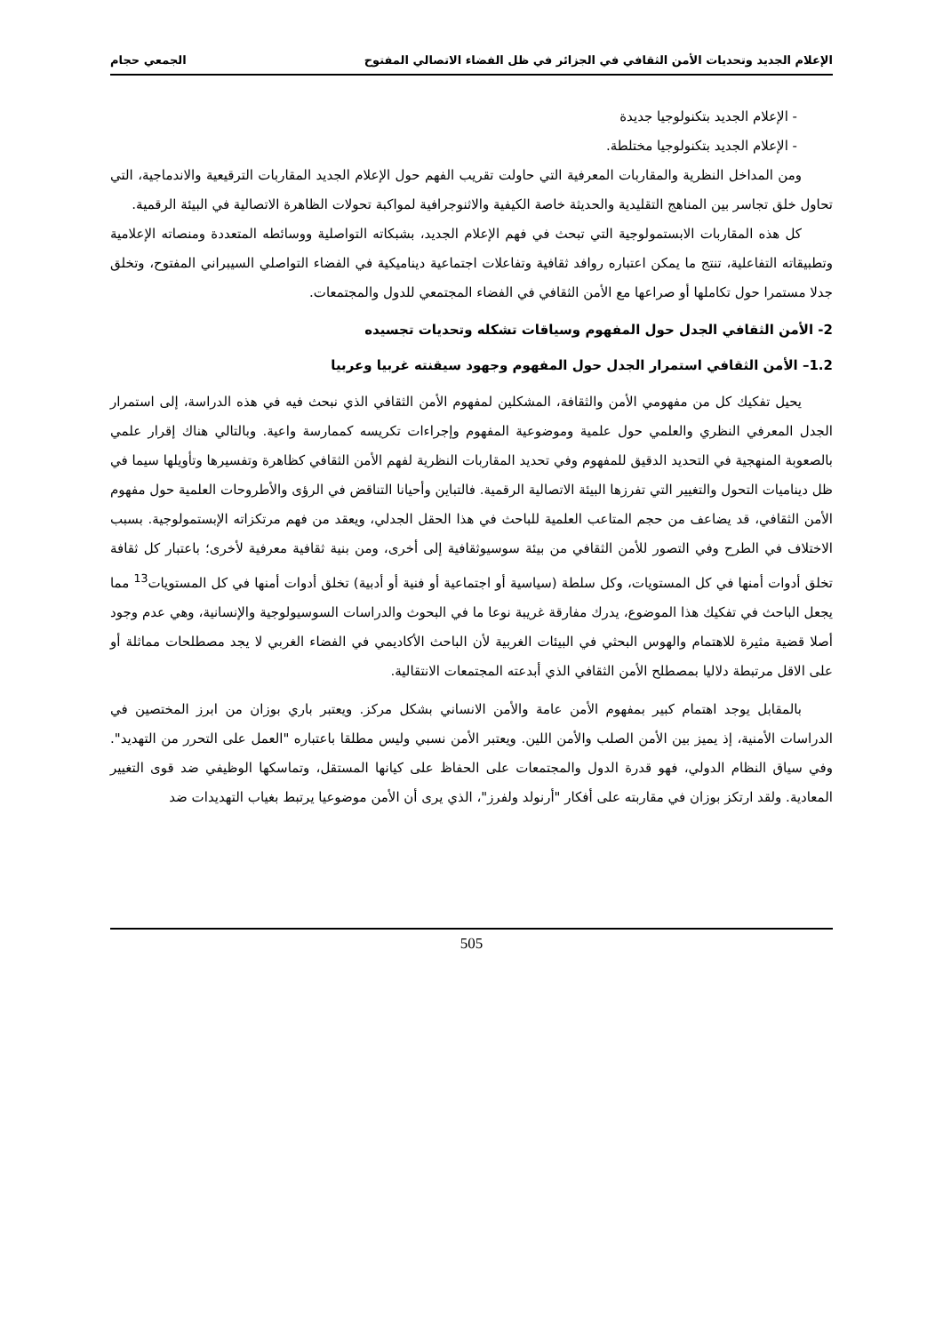الإعلام الجديد وتحديات الأمن الثقافي في الجزائر في ظل الفضاء الاتصالي المفتوح الجمعي حجام
- الإعلام الجديد بتكنولوجيا جديدة
- الإعلام الجديد بتكنولوجيا مختلطة.
ومن المداخل النظرية والمقاربات المعرفية التي حاولت تقريب الفهم حول الإعلام الجديد المقاربات الترقيعية والاندماجية، التي تحاول خلق تجاسر بين المناهج التقليدية والحديثة خاصة الكيفية والاثنوجرافية لمواكبة تحولات الظاهرة الاتصالية في البيئة الرقمية.
كل هذه المقاربات الابستمولوجية التي تبحث في فهم الإعلام الجديد، بشبكاته التواصلية ووسائطه المتعددة ومنصاته الإعلامية وتطبيقاته التفاعلية، تنتج ما يمكن اعتباره روافد ثقافية وتفاعلات اجتماعية ديناميكية في الفضاء التواصلي السيبراني المفتوح، وتخلق جدلا مستمرا حول تكاملها أو صراعها مع الأمن الثقافي في الفضاء المجتمعي للدول والمجتمعات.
2- الأمن الثقافي الجدل حول المفهوم وسياقات تشكله وتحديات تجسيده
1.2– الأمن الثقافي استمرار الجدل حول المفهوم وجهود سيقنته غربيا وعربيا
يحيل تفكيك كل من مفهومي الأمن والثقافة، المشكلين لمفهوم الأمن الثقافي الذي نبحث فيه في هذه الدراسة، إلى استمرار الجدل المعرفي النظري والعلمي حول علمية وموضوعية المفهوم وإجراءات تكريسه كممارسة واعية. وبالتالي هناك إقرار علمي بالصعوبة المنهجية في التحديد الدقيق للمفهوم وفي تحديد المقاربات النظرية لفهم الأمن الثقافي كظاهرة وتفسيرها وتأويلها سيما في ظل ديناميات التحول والتغيير التي تفرزها البيئة الاتصالية الرقمية. فالتباين وأحيانا التناقض في الرؤى والأطروحات العلمية حول مفهوم الأمن الثقافي، قد يضاعف من حجم المتاعب العلمية للباحث في هذا الحقل الجدلي، ويعقد من فهم مرتكزاته الإبستمولوجية. بسبب الاختلاف في الطرح وفي التصور للأمن الثقافي من بيئة سوسيوثقافية إلى أخرى، ومن بنية ثقافية معرفية لأخرى؛ باعتبار كل ثقافة تخلق أدوات أمنها في كل المستويات، وكل سلطة (سياسية أو اجتماعية أو فنية أو أدبية) تخلق أدوات أمنها في كل المستويات<sup>13</sup> مما يجعل الباحث في تفكيك هذا الموضوع، يدرك مفارقة غريبة نوعا ما في البحوث والدراسات السوسيولوجية والإنسانية، وهي عدم وجود أصلا قضية مثيرة للاهتمام والهوس البحثي في البيئات الغربية لأن الباحث الأكاديمي في الفضاء الغربي لا يجد مصطلحات مماثلة أو على الاقل مرتبطة دلاليا بمصطلح الأمن الثقافي الذي أبدعته المجتمعات الانتقالية.
بالمقابل يوجد اهتمام كبير بمفهوم الأمن عامة والأمن الانساني بشكل مركز. ويعتبر باري بوزان من ابرز المختصين في الدراسات الأمنية، إذ يميز بين الأمن الصلب والأمن اللين. ويعتبر الأمن نسبي وليس مطلقا باعتباره "العمل على التحرر من التهديد". وفي سياق النظام الدولي، فهو قدرة الدول والمجتمعات على الحفاظ على كيانها المستقل، وتماسكها الوظيفي ضد قوى التغيير المعادية. ولقد ارتكز بوزان في مقاربته على أفكار "أرنولد ولفرز"، الذي يرى أن الأمن موضوعيا يرتبط بغياب التهديدات ضد
505